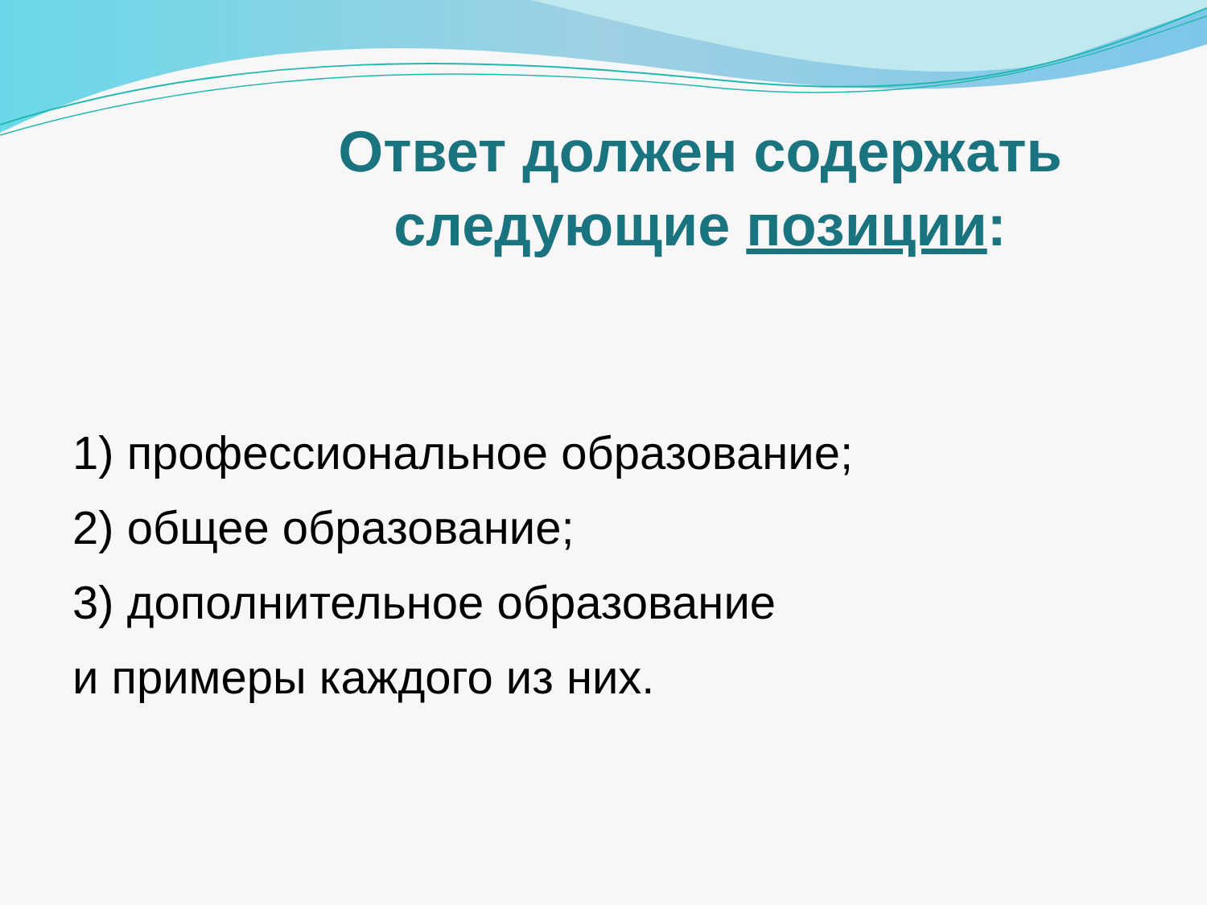Ответ должен содержать следующие позиции:
1) профессиональное образование;
2) общее образование;
3) дополнительное образование
и примеры каждого из них.